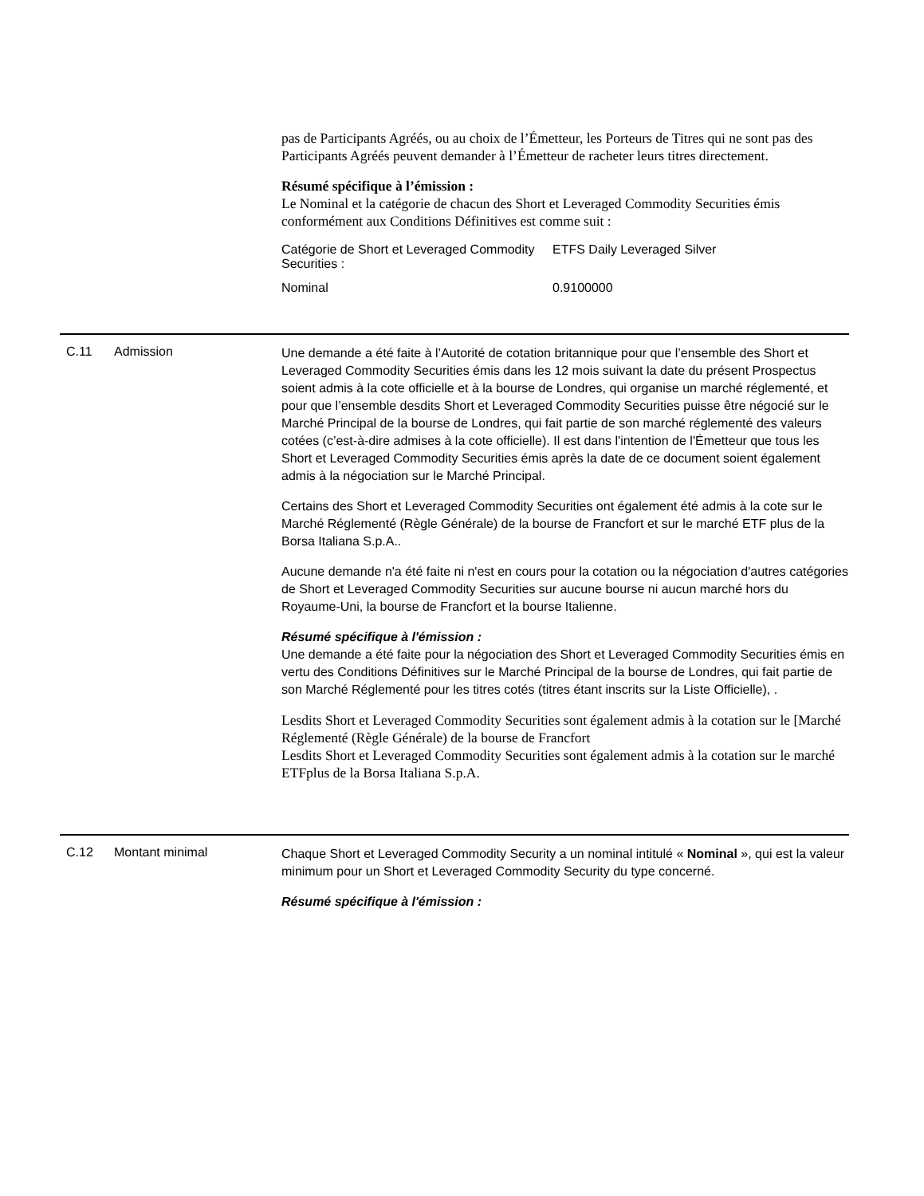pas de Participants Agréés, ou au choix de l’Émetteur, les Porteurs de Titres qui ne sont pas des Participants Agréés peuvent demander à l’Émetteur de racheter leurs titres directement.
Résumé spécifique à l’émission :
Le Nominal et la catégorie de chacun des Short et Leveraged Commodity Securities émis conformément aux Conditions Définitives est comme suit :
| Catégorie de Short et Leveraged Commodity Securities : | ETFS Daily Leveraged Silver |
| Nominal | 0.9100000 |
| C.11 | Admission | Une demande a été faite à l’Autorité de cotation britannique pour que l’ensemble des Short et Leveraged Commodity Securities émis dans les 12 mois suivant la date du présent Prospectus soient admis à la cote officielle et à la bourse de Londres, qui organise un marché réglementé, et pour que l’ensemble desdits Short et Leveraged Commodity Securities puisse être négocié sur le Marché Principal de la bourse de Londres, qui fait partie de son marché réglementé des valeurs cotées (c’est-à-dire admises à la cote officielle). Il est dans l'intention de l'Émetteur que tous les Short et Leveraged Commodity Securities émis après la date de ce document soient également admis à la négociation sur le Marché Principal. Certains des Short et Leveraged Commodity Securities ont également été admis à la cote sur le Marché Réglementé (Règle Générale) de la bourse de Francfort et sur le marché ETF plus de la Borsa Italiana S.p.A.. Aucune demande n'a été faite ni n'est en cours pour la cotation ou la négociation d'autres catégories de Short et Leveraged Commodity Securities sur aucune bourse ni aucun marché hors du Royaume-Uni, la bourse de Francfort et la bourse Italienne. Résumé spécifique à l'émission : Une demande a été faite pour la négociation des Short et Leveraged Commodity Securities émis en vertu des Conditions Définitives sur le Marché Principal de la bourse de Londres, qui fait partie de son Marché Réglementé pour les titres cotés (titres étant inscrits sur la Liste Officielle), . Lesdits Short et Leveraged Commodity Securities sont également admis à la cotation sur le [Marché Réglementé (Règle Générale) de la bourse de Francfort Lesdits Short et Leveraged Commodity Securities sont également admis à la cotation sur le marché ETFplus de la Borsa Italiana S.p.A. |
| C.12 | Montant minimal | Chaque Short et Leveraged Commodity Security a un nominal intitulé « Nominal », qui est la valeur minimum pour un Short et Leveraged Commodity Security du type concerné. Résumé spécifique à l'émission : |